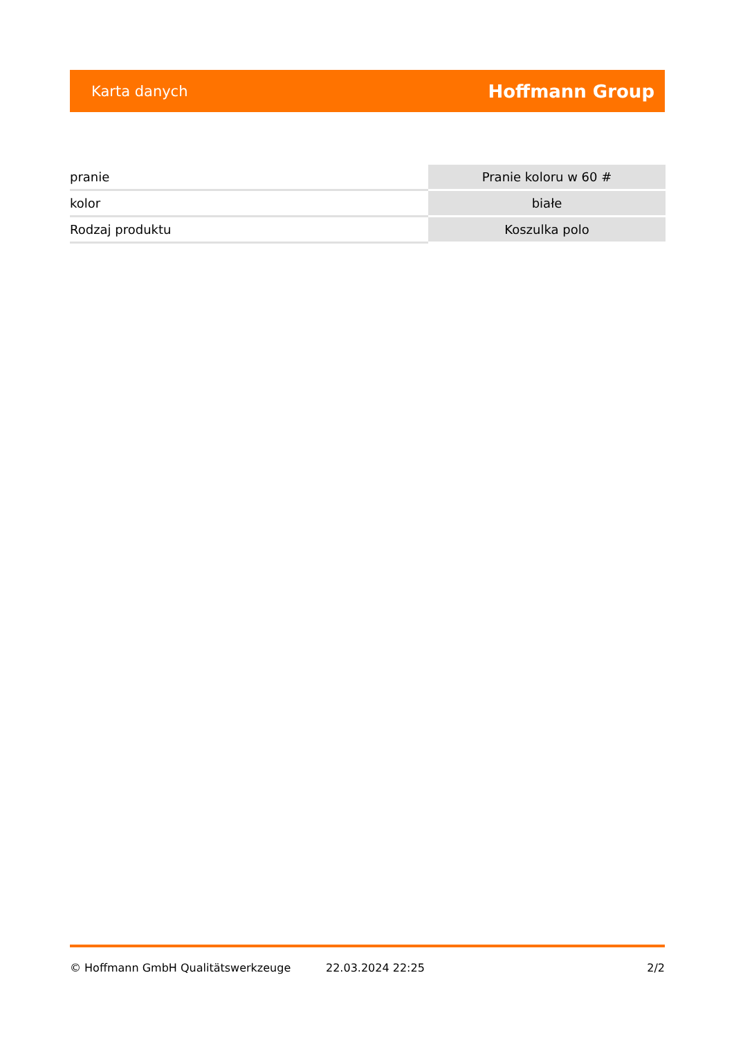Karta danych Hoffmann Group
| pranie | Pranie koloru w 60 # |
| kolor | białe |
| Rodzaj produktu | Koszulka polo |
© Hoffmann GmbH Qualitätswerkzeuge 22.03.2024 22:25 2/2